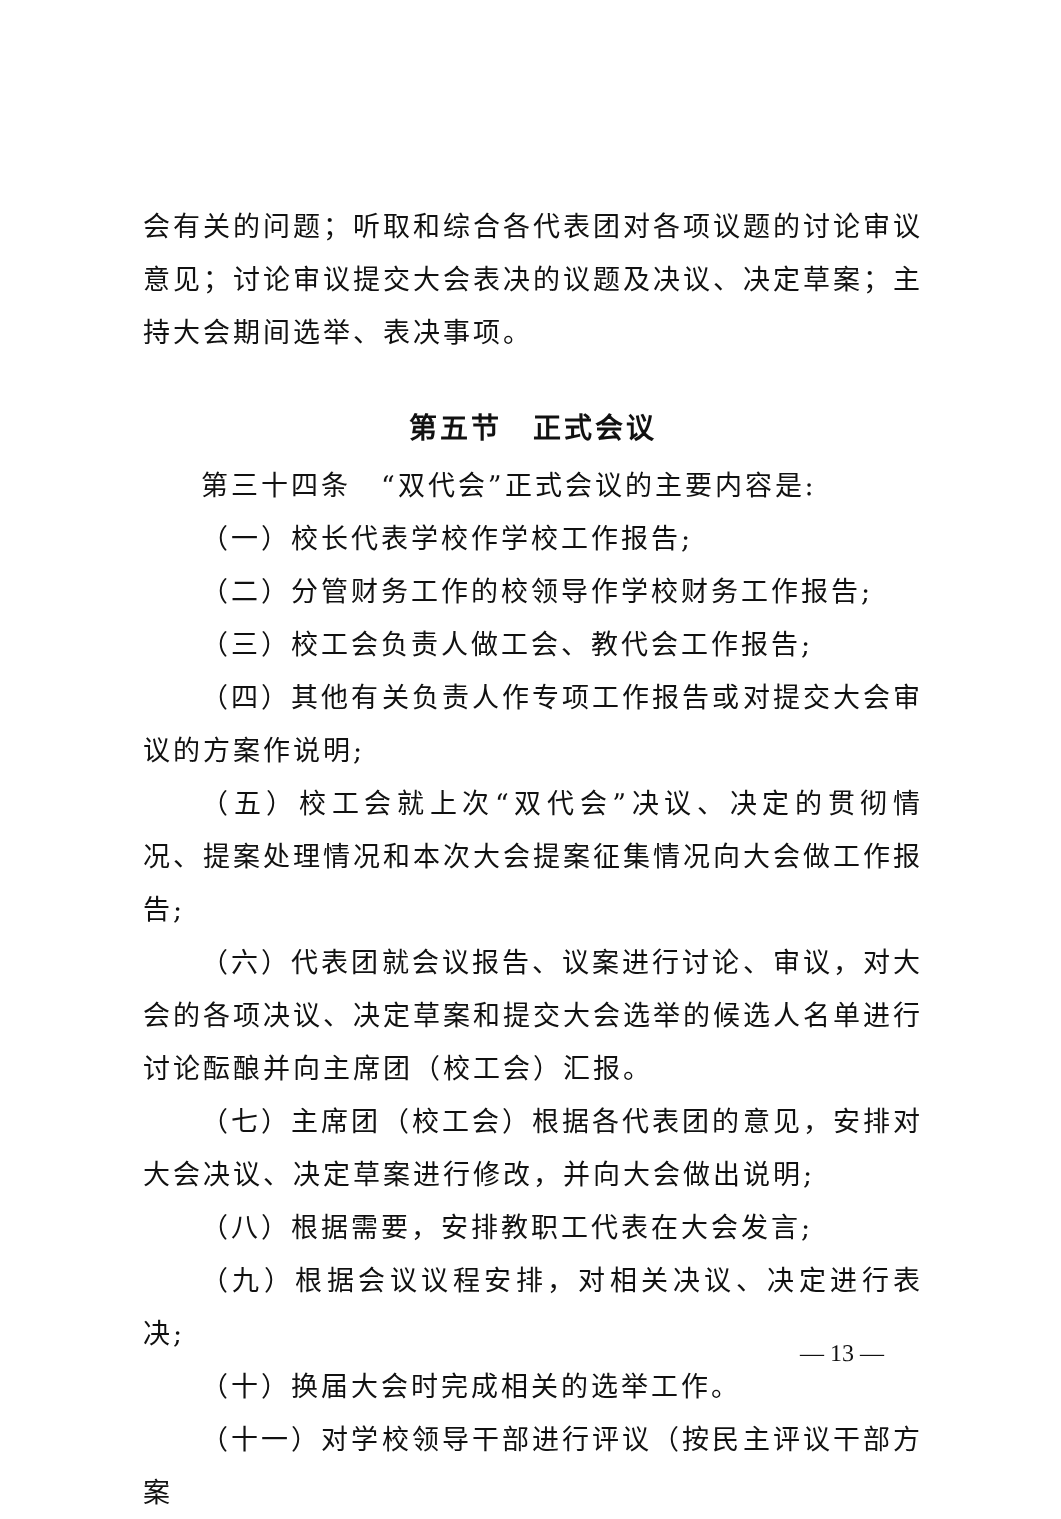会有关的问题；听取和综合各代表团对各项议题的讨论审议意见；讨论审议提交大会表决的议题及决议、决定草案；主持大会期间选举、表决事项。
第五节　正式会议
第三十四条　“双代会”正式会议的主要内容是:
（一）校长代表学校作学校工作报告;
（二）分管财务工作的校领导作学校财务工作报告;
（三）校工会负责人做工会、教代会工作报告;
（四）其他有关负责人作专项工作报告或对提交大会审议的方案作说明;
（五）校工会就上次“双代会”决议、决定的贯彻情况、提案处理情况和本次大会提案征集情况向大会做工作报告;
（六）代表团就会议报告、议案进行讨论、审议，对大会的各项决议、决定草案和提交大会选举的候选人名单进行讨论酝酿并向主席团（校工会）汇报。
（七）主席团（校工会）根据各代表团的意见，安排对大会决议、决定草案进行修改，并向大会做出说明;
（八）根据需要，安排教职工代表在大会发言;
（九）根据会议议程安排，对相关决议、决定进行表决;
（十）换届大会时完成相关的选举工作。
（十一）对学校领导干部进行评议（按民主评议干部方案
— 13 —